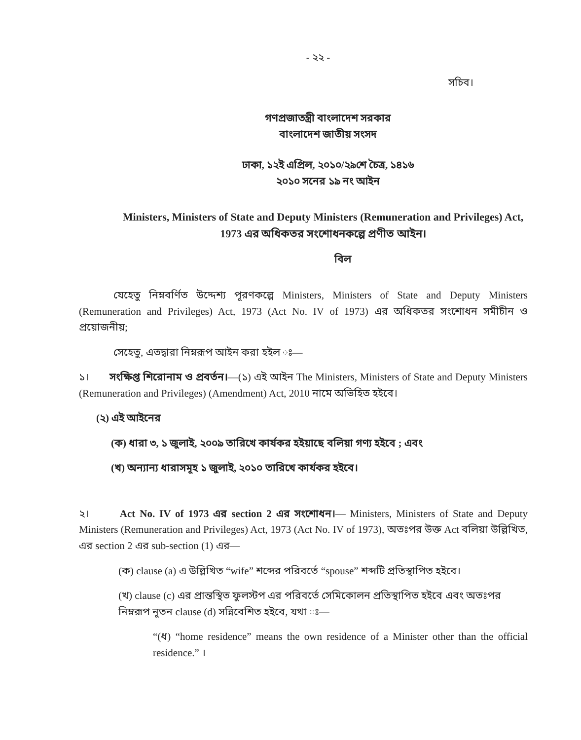- ২২ -
সচিব।
গণপ্রজাতন্ত্রী বাংলাদেশ সরকার
বাংলাদেশ জাতীয় সংসদ
ঢাকা, ১২ই এপ্রিল, ২০১০/২৯শে চৈত্র, ১৪১৬
২০১০ সনের ১৯ নং আইন
Ministers, Ministers of State and Deputy Ministers (Remuneration and Privileges) Act, 1973 এর অধিকতর সংশোধনকল্পে প্রণীত আইন।
বিল
যেহেতু নিম্নবর্ণিত উদ্দেশ্য পূরণকল্পে Ministers, Ministers of State and Deputy Ministers (Remuneration and Privileges) Act, 1973 (Act No. IV of 1973) এর অধিকতর সংশোধন সমীচীন ও প্রয়োজনীয়;
সেহেতু, এতদ্বারা নিম্নরূপ আইন করা হইল ঃ—
১। সংক্ষিপ্ত শিরোনাম ও প্রবর্তন।—(১) এই আইন The Ministers, Ministers of State and Deputy Ministers (Remuneration and Privileges) (Amendment) Act, 2010 নামে অভিহিত হইবে।
(২) এই আইনের
(ক) ধারা ৩, ১ জুলাই, ২০০৯ তারিখে কার্যকর হইয়াছে বলিয়া গণ্য হইবে ; এবং
(খ) অন্যান্য ধারাসমূহ ১ জুলাই, ২০১০ তারিখে কার্যকর হইবে।
২। Act No. IV of 1973 এর section 2 এর সংশোধন।— Ministers, Ministers of State and Deputy Ministers (Remuneration and Privileges) Act, 1973 (Act No. IV of 1973), অতঃপর উক্ত Act বলিয়া উল্লিখিত, এর section 2 এর sub-section (1) এর—
(ক) clause (a) এ উল্লিখিত “wife” শব্দের পরিবর্তে “spouse” শব্দটি প্রতিস্থাপিত হইবে।
(খ) clause (c) এর প্রান্তস্থিত ফুলস্টপ এর পরিবর্তে সেমিকোলন প্রতিস্থাপিত হইবে এবং অতঃপর নিম্নরূপ নূতন clause (d) সন্নিবেশিত হইবে, যথা ঃ—
“(ধ) “home residence” means the own residence of a Minister other than the official residence.” ।